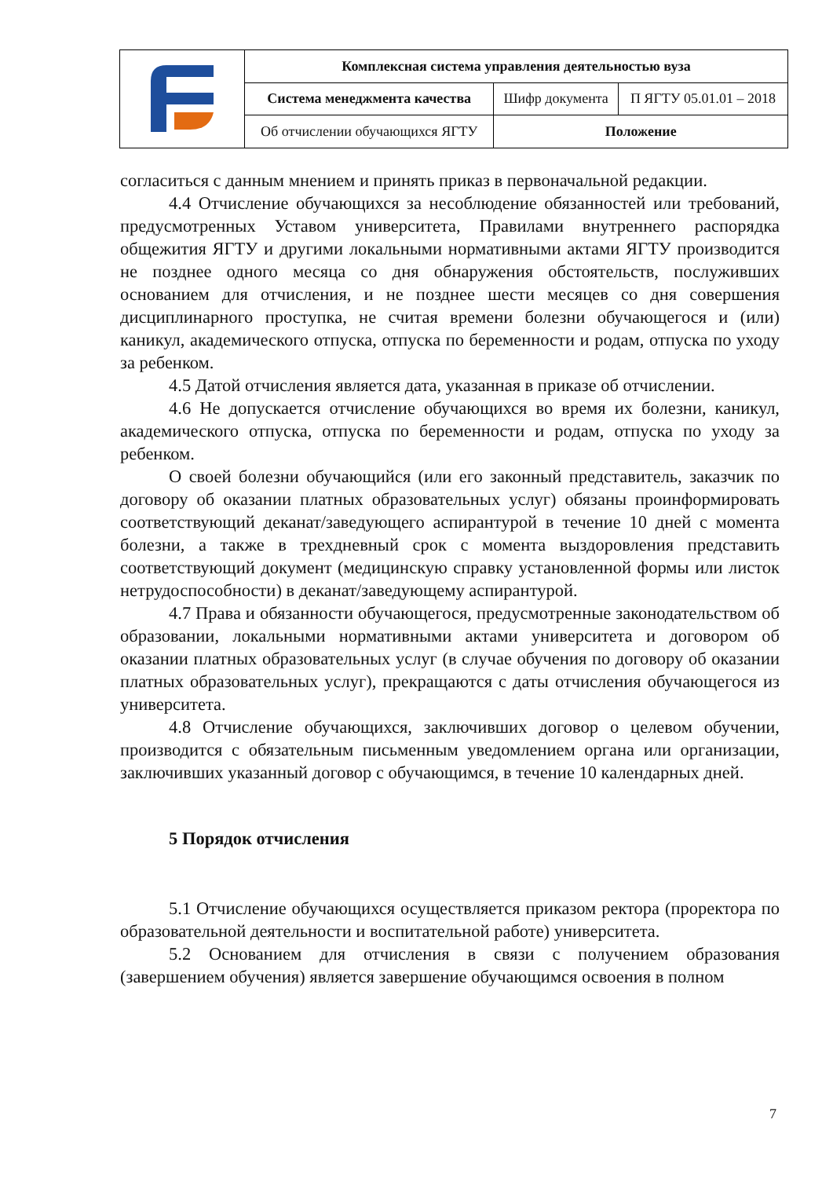| | Комплексная система управления деятельностью вуза | | |
| | Система менеджмента качества | Шифр документа | П ЯГТУ 05.01.01 – 2018 |
| | Об отчислении обучающихся ЯГТУ | Положение | |
согласиться с данным мнением и принять приказ в первоначальной редакции.
4.4 Отчисление обучающихся за несоблюдение обязанностей или требований, предусмотренных Уставом университета, Правилами внутреннего распорядка общежития ЯГТУ и другими локальными нормативными актами ЯГТУ производится не позднее одного месяца со дня обнаружения обстоятельств, послуживших основанием для отчисления, и не позднее шести месяцев со дня совершения дисциплинарного проступка, не считая времени болезни обучающегося и (или) каникул, академического отпуска, отпуска по беременности и родам, отпуска по уходу за ребенком.
4.5 Датой отчисления является дата, указанная в приказе об отчислении.
4.6 Не допускается отчисление обучающихся во время их болезни, каникул, академического отпуска, отпуска по беременности и родам, отпуска по уходу за ребенком.
О своей болезни обучающийся (или его законный представитель, заказчик по договору об оказании платных образовательных услуг) обязаны проинформировать соответствующий деканат/заведующего аспирантурой в течение 10 дней с момента болезни, а также в трехдневный срок с момента выздоровления представить соответствующий документ (медицинскую справку установленной формы или листок нетрудоспособности) в деканат/заведующему аспирантурой.
4.7 Права и обязанности обучающегося, предусмотренные законодательством об образовании, локальными нормативными актами университета и договором об оказании платных образовательных услуг (в случае обучения по договору об оказании платных образовательных услуг), прекращаются с даты отчисления обучающегося из университета.
4.8 Отчисление обучающихся, заключивших договор о целевом обучении, производится с обязательным письменным уведомлением органа или организации, заключивших указанный договор с обучающимся, в течение 10 календарных дней.
5 Порядок отчисления
5.1 Отчисление обучающихся осуществляется приказом ректора (проректора по образовательной деятельности и воспитательной работе) университета.
5.2 Основанием для отчисления в связи с получением образования (завершением обучения) является завершение обучающимся освоения в полном
7